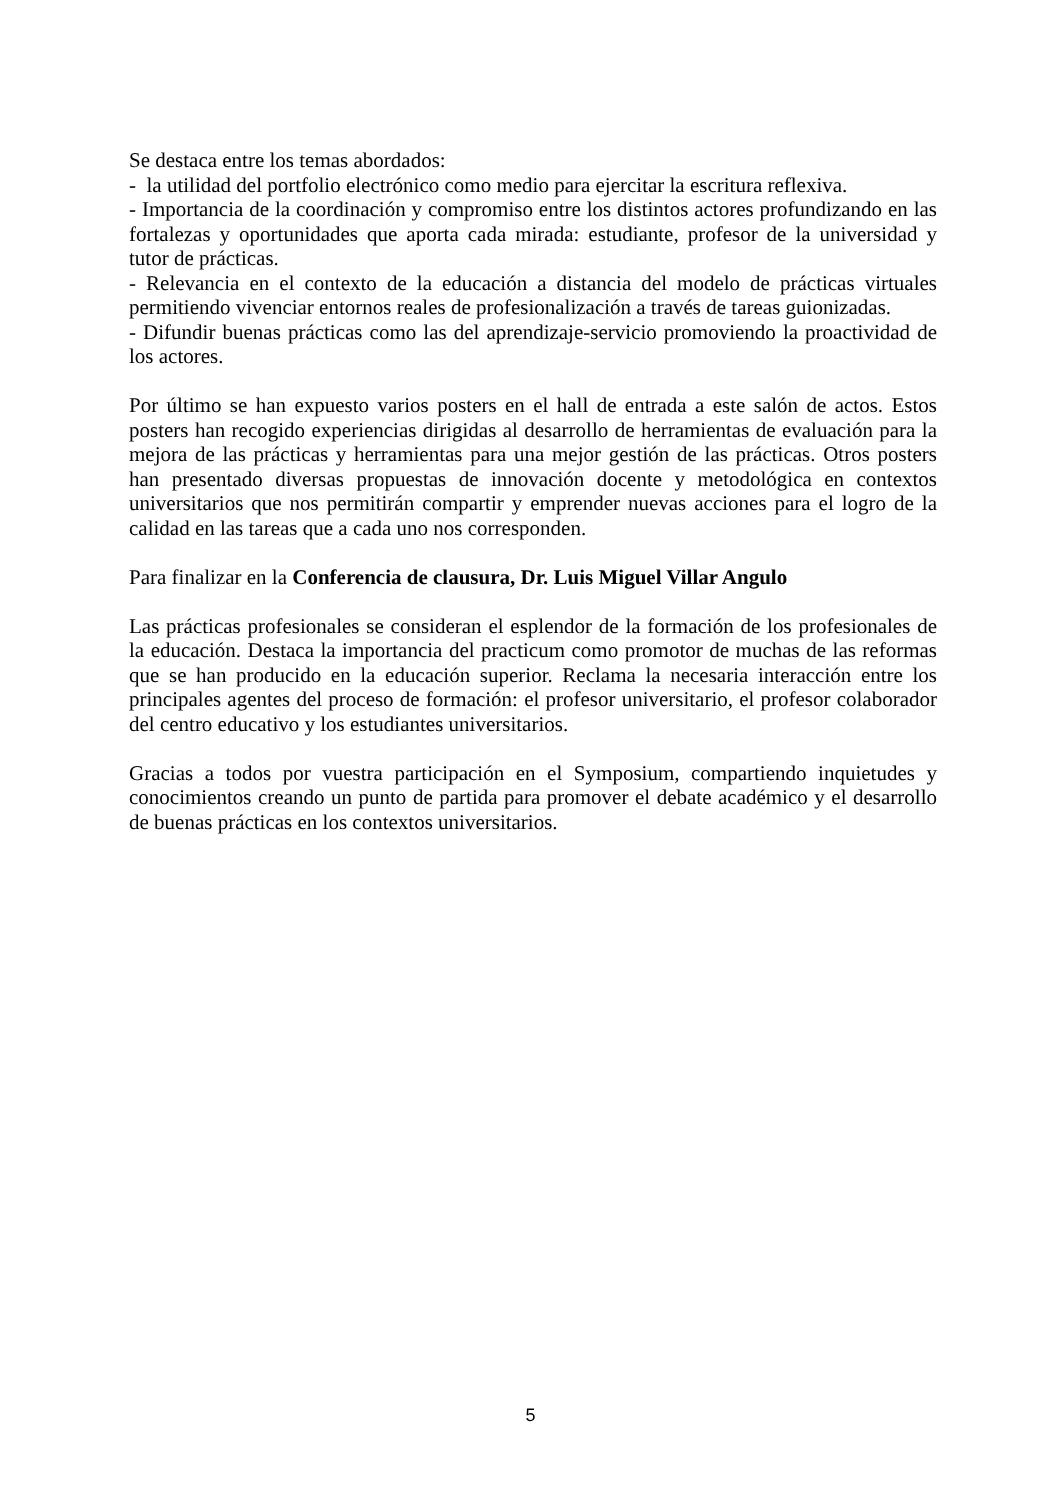Se destaca entre los temas abordados:
- la utilidad del portfolio electrónico como medio para ejercitar la escritura reflexiva.
- Importancia de la coordinación y compromiso entre los distintos actores profundizando en las fortalezas y oportunidades que aporta cada mirada: estudiante, profesor de la universidad y tutor de prácticas.
- Relevancia en el contexto de la educación a distancia del modelo de prácticas virtuales permitiendo vivenciar entornos reales de profesionalización a través de tareas guionizadas.
- Difundir buenas prácticas como las del aprendizaje-servicio promoviendo la proactividad de los actores.
Por último se han expuesto varios posters en el hall de entrada a este salón de actos. Estos posters han recogido experiencias dirigidas al desarrollo de herramientas de evaluación para la mejora de las prácticas y herramientas para una mejor gestión de las prácticas. Otros posters han presentado diversas propuestas de innovación docente y metodológica en contextos universitarios que nos permitirán compartir y emprender nuevas acciones para el logro de la calidad en las tareas que a cada uno nos corresponden.
Para finalizar en la Conferencia de clausura, Dr. Luis Miguel Villar Angulo
Las prácticas profesionales se consideran el esplendor de la formación de los profesionales de la educación. Destaca la importancia del practicum como promotor de muchas de las reformas que se han producido en la educación superior. Reclama la necesaria interacción entre los principales agentes del proceso de formación: el profesor universitario, el profesor colaborador del centro educativo y los estudiantes universitarios.
Gracias a todos por vuestra participación en el Symposium, compartiendo inquietudes y conocimientos creando un punto de partida para promover el debate académico y el desarrollo de buenas prácticas en los contextos universitarios.
5